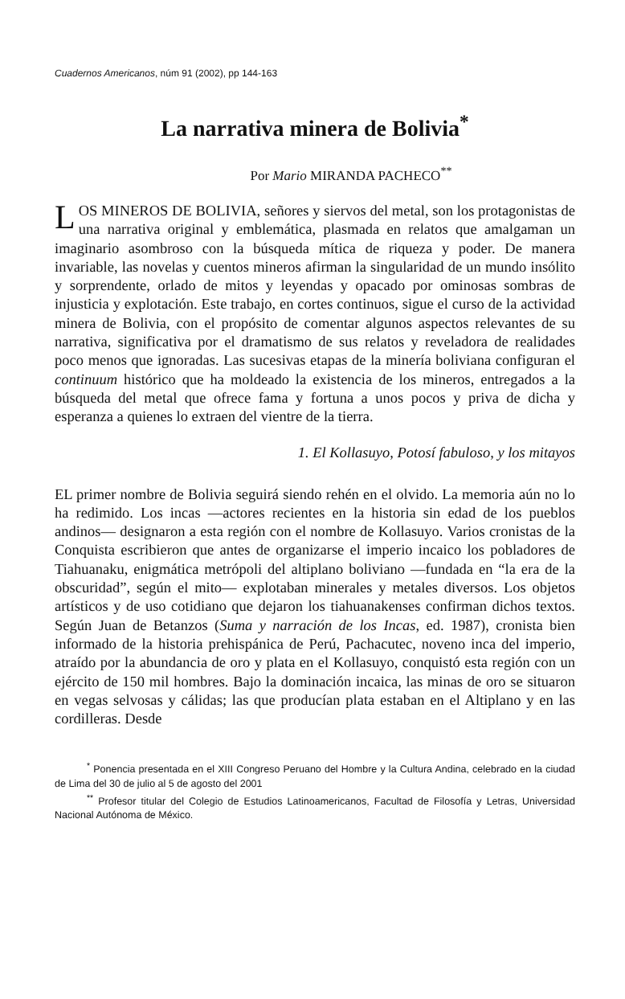Cuadernos Americanos, núm 91 (2002), pp 144-163
La narrativa minera de Bolivia<sup>*</sup>
Por Mario MIRANDA PACHECO<sup>**</sup>
LOS MINEROS DE BOLIVIA, señores y siervos del metal, son los protagonistas de una narrativa original y emblemática, plasmada en relatos que amalgaman un imaginario asombroso con la búsqueda mítica de riqueza y poder. De manera invariable, las novelas y cuentos mineros afirman la singularidad de un mundo insólito y sorprendente, orlado de mitos y leyendas y opacado por ominosas sombras de injusticia y explotación. Este trabajo, en cortes continuos, sigue el curso de la actividad minera de Bolivia, con el propósito de comentar algunos aspectos relevantes de su narrativa, significativa por el dramatismo de sus relatos y reveladora de realidades poco menos que ignoradas. Las sucesivas etapas de la minería boliviana configuran el continuum histórico que ha moldeado la existencia de los mineros, entregados a la búsqueda del metal que ofrece fama y fortuna a unos pocos y priva de dicha y esperanza a quienes lo extraen del vientre de la tierra.
1. El Kollasuyo, Potosí fabuloso, y los mitayos
EL primer nombre de Bolivia seguirá siendo rehén en el olvido. La memoria aún no lo ha redimido. Los incas —actores recientes en la historia sin edad de los pueblos andinos— designaron a esta región con el nombre de Kollasuyo. Varios cronistas de la Conquista escribieron que antes de organizarse el imperio incaico los pobladores de Tiahuanaku, enigmática metrópoli del altiplano boliviano —fundada en “la era de la obscuridad”, según el mito— explotaban minerales y metales diversos. Los objetos artísticos y de uso cotidiano que dejaron los tiahuanakenses confirman dichos textos. Según Juan de Betanzos (Suma y narración de los Incas, ed. 1987), cronista bien informado de la historia prehispánica de Perú, Pachacutec, noveno inca del imperio, atraído por la abundancia de oro y plata en el Kollasuyo, conquistó esta región con un ejército de 150 mil hombres. Bajo la dominación incaica, las minas de oro se situaron en vegas selvosas y cálidas; las que producían plata estaban en el Altiplano y en las cordilleras. Desde
<sup>*</sup> Ponencia presentada en el XIII Congreso Peruano del Hombre y la Cultura Andina, celebrado en la ciudad de Lima del 30 de julio al 5 de agosto del 2001
<sup>**</sup> Profesor titular del Colegio de Estudios Latinoamericanos, Facultad de Filosofía y Letras, Universidad Nacional Autónoma de México.